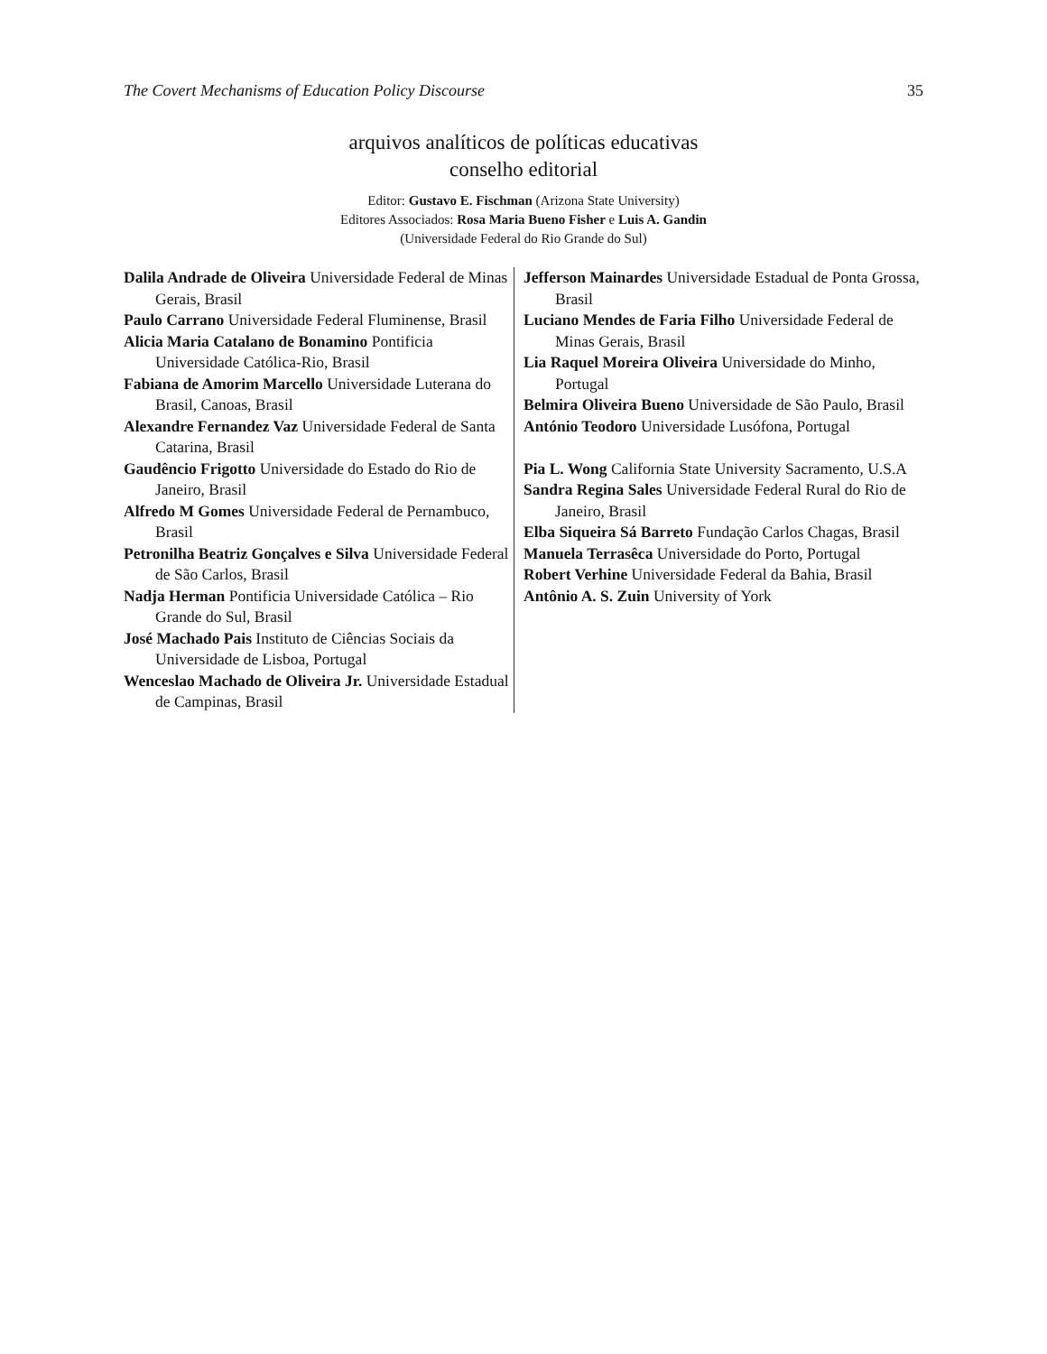The Covert Mechanisms of Education Policy Discourse 35
arquivos analíticos de políticas educativas
conselho editorial
Editor: Gustavo E. Fischman (Arizona State University)
Editores Associados: Rosa Maria Bueno Fisher e Luis A. Gandin
(Universidade Federal do Rio Grande do Sul)
Dalila Andrade de Oliveira Universidade Federal de Minas Gerais, Brasil
Paulo Carrano Universidade Federal Fluminense, Brasil
Alicia Maria Catalano de Bonamino Pontificia Universidade Católica-Rio, Brasil
Fabiana de Amorim Marcello Universidade Luterana do Brasil, Canoas, Brasil
Alexandre Fernandez Vaz Universidade Federal de Santa Catarina, Brasil
Gaudêncio Frigotto Universidade do Estado do Rio de Janeiro, Brasil
Alfredo M Gomes Universidade Federal de Pernambuco, Brasil
Petronilha Beatriz Gonçalves e Silva Universidade Federal de São Carlos, Brasil
Nadja Herman Pontificia Universidade Católica – Rio Grande do Sul, Brasil
José Machado Pais Instituto de Ciências Sociais da Universidade de Lisboa, Portugal
Wenceslao Machado de Oliveira Jr. Universidade Estadual de Campinas, Brasil
Jefferson Mainardes Universidade Estadual de Ponta Grossa, Brasil
Luciano Mendes de Faria Filho Universidade Federal de Minas Gerais, Brasil
Lia Raquel Moreira Oliveira Universidade do Minho, Portugal
Belmira Oliveira Bueno Universidade de São Paulo, Brasil
António Teodoro Universidade Lusófona, Portugal
Pia L. Wong California State University Sacramento, U.S.A
Sandra Regina Sales Universidade Federal Rural do Rio de Janeiro, Brasil
Elba Siqueira Sá Barreto Fundação Carlos Chagas, Brasil
Manuela Terrasêca Universidade do Porto, Portugal
Robert Verhine Universidade Federal da Bahia, Brasil
Antônio A. S. Zuin University of York